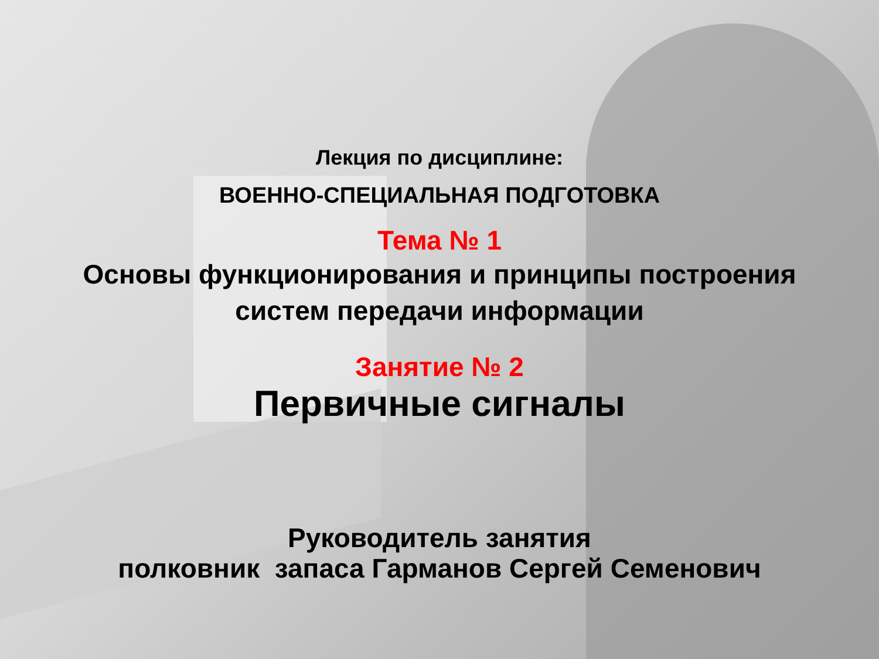Лекция по дисциплине:
ВОЕННО-СПЕЦИАЛЬНАЯ ПОДГОТОВКА
Тема № 1
Основы функционирования и принципы построения
систем передачи информации
Занятие № 2
Первичные сигналы
Руководитель занятия
полковник запаса Гарманов Сергей Семенович